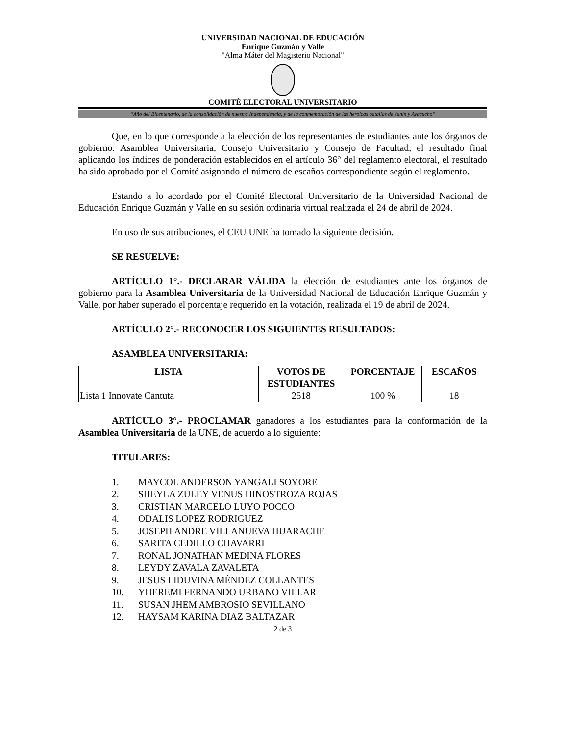UNIVERSIDAD NACIONAL DE EDUCACIÓN
Enrique Guzmán y Valle
"Alma Máter del Magisterio Nacional"
COMITÉ ELECTORAL UNIVERSITARIO
“Año del Bicentenario, de la consolidación de nuestra Independencia, y de la conmemoración de las heroicas batallas de Junín y Ayacucho”
Que, en lo que corresponde a la elección de los representantes de estudiantes ante los órganos de gobierno: Asamblea Universitaria, Consejo Universitario y Consejo de Facultad, el resultado final aplicando los índices de ponderación establecidos en el artículo 36° del reglamento electoral, el resultado ha sido aprobado por el Comité asignando el número de escaños correspondiente según el reglamento.
Estando a lo acordado por el Comité Electoral Universitario de la Universidad Nacional de Educación Enrique Guzmán y Valle en su sesión ordinaria virtual realizada el 24 de abril de 2024.
En uso de sus atribuciones, el CEU UNE ha tomado la siguiente decisión.
SE RESUELVE:
ARTÍCULO 1°.- DECLARAR VÁLIDA la elección de estudiantes ante los órganos de gobierno para la Asamblea Universitaria de la Universidad Nacional de Educación Enrique Guzmán y Valle, por haber superado el porcentaje requerido en la votación, realizada el 19 de abril de 2024.
ARTÍCULO 2°.- RECONOCER LOS SIGUIENTES RESULTADOS:
ASAMBLEA UNIVERSITARIA:
| LISTA | VOTOS DE ESTUDIANTES | PORCENTAJE | ESCAÑOS |
| --- | --- | --- | --- |
| Lista 1 Innovate Cantuta | 2518 | 100 % | 18 |
ARTÍCULO 3°.- PROCLAMAR ganadores a los estudiantes para la conformación de la Asamblea Universitaria de la UNE, de acuerdo a lo siguiente:
TITULARES:
1. MAYCOL ANDERSON YANGALI SOYORE
2. SHEYLA ZULEY VENUS HINOSTROZA ROJAS
3. CRISTIAN MARCELO LUYO POCCO
4. ODALIS LOPEZ RODRIGUEZ
5. JOSEPH ANDRE VILLANUEVA HUARACHE
6. SARITA CEDILLO CHAVARRI
7. RONAL JONATHAN MEDINA FLORES
8. LEYDY ZAVALA ZAVALETA
9. JESUS LIDUVINA MÉNDEZ COLLANTES
10. YHEREMI FERNANDO URBANO VILLAR
11. SUSAN JHEM AMBROSIO SEVILLANO
12. HAYSAM KARINA DIAZ BALTAZAR
2 de 3